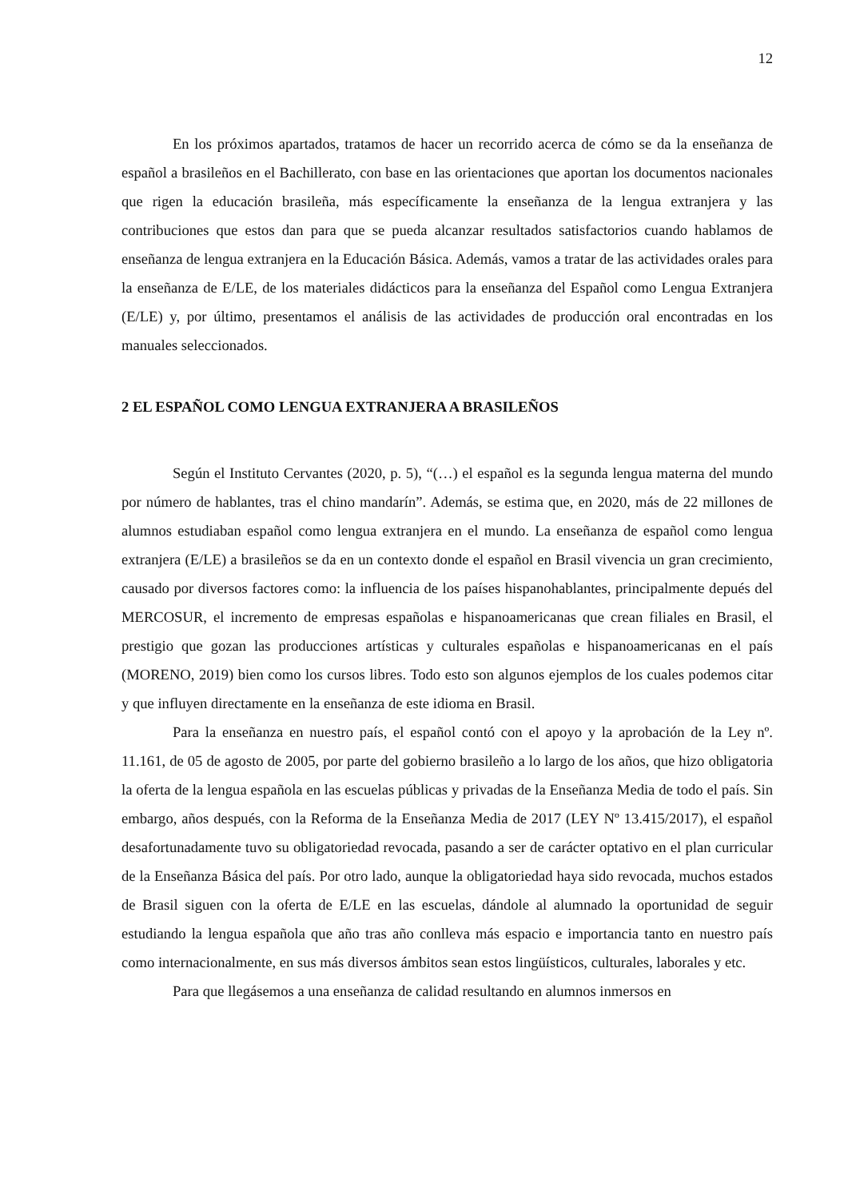12
En los próximos apartados, tratamos de hacer un recorrido acerca de cómo se da la enseñanza de español a brasileños en el Bachillerato, con base en las orientaciones que aportan los documentos nacionales que rigen la educación brasileña, más específicamente la enseñanza de la lengua extranjera y las contribuciones que estos dan para que se pueda alcanzar resultados satisfactorios cuando hablamos de enseñanza de lengua extranjera en la Educación Básica. Además, vamos a tratar de las actividades orales para la enseñanza de E/LE, de los materiales didácticos para la enseñanza del Español como Lengua Extranjera (E/LE) y, por último, presentamos el análisis de las actividades de producción oral encontradas en los manuales seleccionados.
2 EL ESPAÑOL COMO LENGUA EXTRANJERA A BRASILEÑOS
Según el Instituto Cervantes (2020, p. 5), “(…) el español es la segunda lengua materna del mundo por número de hablantes, tras el chino mandarín”. Además, se estima que, en 2020, más de 22 millones de alumnos estudiaban español como lengua extranjera en el mundo. La enseñanza de español como lengua extranjera (E/LE) a brasileños se da en un contexto donde el español en Brasil vivencia un gran crecimiento, causado por diversos factores como: la influencia de los países hispanohablantes, principalmente depués del MERCOSUR, el incremento de empresas españolas e hispanoamericanas que crean filiales en Brasil, el prestigio que gozan las producciones artísticas y culturales españolas e hispanoamericanas en el país (MORENO, 2019) bien como los cursos libres. Todo esto son algunos ejemplos de los cuales podemos citar y que influyen directamente en la enseñanza de este idioma en Brasil.
Para la enseñanza en nuestro país, el español contó con el apoyo y la aprobación de la Ley nº. 11.161, de 05 de agosto de 2005, por parte del gobierno brasileño a lo largo de los años, que hizo obligatoria la oferta de la lengua española en las escuelas públicas y privadas de la Enseñanza Media de todo el país. Sin embargo, años después, con la Reforma de la Enseñanza Media de 2017 (LEY Nº 13.415/2017), el español desafortunadamente tuvo su obligatoriedad revocada, pasando a ser de carácter optativo en el plan curricular de la Enseñanza Básica del país. Por otro lado, aunque la obligatoriedad haya sido revocada, muchos estados de Brasil siguen con la oferta de E/LE en las escuelas, dándole al alumnado la oportunidad de seguir estudiando la lengua española que año tras año conlleva más espacio e importancia tanto en nuestro país como internacionalmente, en sus más diversos ámbitos sean estos lingüísticos, culturales, laborales y etc.
Para que llegásemos a una enseñanza de calidad resultando en alumnos inmersos en